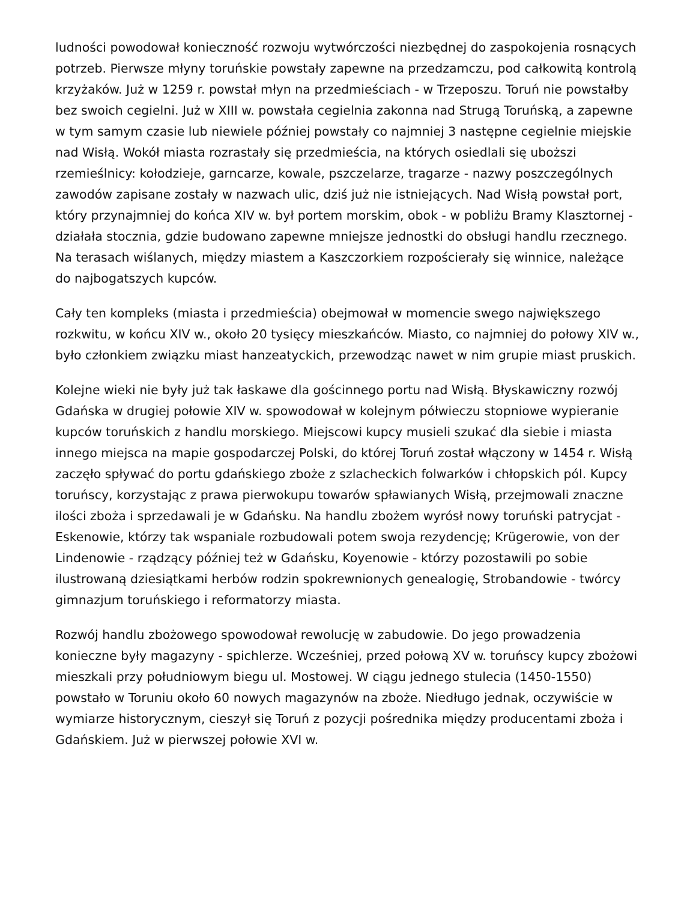ludności powodował konieczność rozwoju wytwórczości niezbędnej do zaspokojenia rosnących potrzeb. Pierwsze młyny toruńskie powstały zapewne na przedzamczu, pod całkowitą kontrolą krzyżaków. Już w 1259 r. powstał młyn na przedmieściach - w Trzeposzu. Toruń nie powstałby bez swoich cegielni. Już w XIII w. powstała cegielnia zakonna nad Strugą Toruńską, a zapewne w tym samym czasie lub niewiele później powstały co najmniej 3 następne cegielnie miejskie nad Wisłą. Wokół miasta rozrastały się przedmieścia, na których osiedlali się uboższi rzemieślnicy: kołodzieje, garncarze, kowale, pszczelarze, tragarze - nazwy poszczególnych zawodów zapisane zostały w nazwach ulic, dziś już nie istniejących. Nad Wisłą powstał port, który przynajmniej do końca XIV w. był portem morskim, obok - w pobliżu Bramy Klasztornej - działała stocznia, gdzie budowano zapewne mniejsze jednostki do obsługi handlu rzecznego. Na terasach wiślanych, między miastem a Kaszczorkiem rozpościerały się winnice, należące do najbogatszych kupców.
Cały ten kompleks (miasta i przedmieścia) obejmował w momencie swego największego rozkwitu, w końcu XIV w., około 20 tysięcy mieszkańców. Miasto, co najmniej do połowy XIV w., było członkiem związku miast hanzeatyckich, przewodząc nawet w nim grupie miast pruskich.
Kolejne wieki nie były już tak łaskawe dla gościnnego portu nad Wisłą. Błyskawiczny rozwój Gdańska w drugiej połowie XIV w. spowodował w kolejnym półwieczu stopniowe wypieranie kupców toruńskich z handlu morskiego. Miejscowi kupcy musieli szukać dla siebie i miasta innego miejsca na mapie gospodarczej Polski, do której Toruń został włączony w 1454 r. Wisłą zaczęło spływać do portu gdańskiego zboże z szlacheckich folwarków i chłopskich pól. Kupcy toruńscy, korzystając z prawa pierwokupu towarów spławianych Wisłą, przejmowali znaczne ilości zboża i sprzedawali je w Gdańsku. Na handlu zbożem wyrósł nowy toruński patrycjat - Eskenowie, którzy tak wspaniale rozbudowali potem swoja rezydencję; Krügerowie, von der Lindenowie - rządzący później też w Gdańsku, Koyenowie - którzy pozostawili po sobie ilustrowaną dziesiątkami herbów rodzin spokrewnionych genealogię, Strobandowie - twórcy gimnazjum toruńskiego i reformatorzy miasta.
Rozwój handlu zbożowego spowodował rewolucję w zabudowie. Do jego prowadzenia konieczne były magazyny - spichlerze. Wcześniej, przed połową XV w. toruńscy kupcy zbożowi mieszkali przy południowym biegu ul. Mostowej. W ciągu jednego stulecia (1450-1550) powstało w Toruniu około 60 nowych magazynów na zboże. Niedługo jednak, oczywiście w wymiarze historycznym, cieszył się Toruń z pozycji pośrednika między producentami zboża i Gdańskiem. Już w pierwszej połowie XVI w.